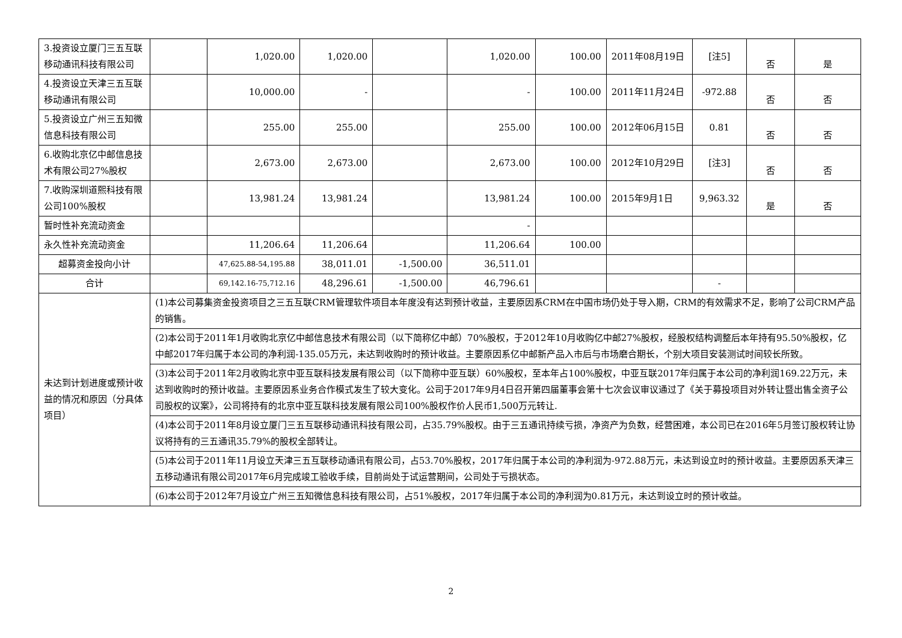| 3.投资设立厦门三五互联移动通讯科技有限公司 | | 1,020.00 | 1,020.00 | | 1,020.00 | 100.00 | 2011年08月19日 | [注5] | 否 | 是 |
| 4.投资设立天津三五互联移动通讯有限公司 | | 10,000.00 | - | | - | 100.00 | 2011年11月24日 | -972.88 | 否 | 否 |
| 5.投资设立广州三五知微信息科技有限公司 | | 255.00 | 255.00 | | 255.00 | 100.00 | 2012年06月15日 | 0.81 | 否 | 否 |
| 6.收购北京亿中邮信息技术有限公司27%股权 | | 2,673.00 | 2,673.00 | | 2,673.00 | 100.00 | 2012年10月29日 | [注3] | 否 | 否 |
| 7.收购深圳道熙科技有限公司100%股权 | | 13,981.24 | 13,981.24 | | 13,981.24 | 100.00 | 2015年9月1日 | 9,963.32 | 是 | 否 |
| 暂时性补充流动资金 | | | | | - | | | | | |
| 永久性补充流动资金 | | 11,206.64 | 11,206.64 | | 11,206.64 | 100.00 | | | | |
| 超募资金投向小计 | | 47,625.88-54,195.88 | 38,011.01 | -1,500.00 | 36,511.01 | | | | | |
| 合计 | | 69,142.16-75,712.16 | 48,296.61 | -1,500.00 | 46,796.61 | | | - | | |
| 未达到计划进度或预计收益的情况和原因（分具体项目） | (1)本公司募集资金投资项目之三五互联CRM管理软件项目本年度没有达到预计收益，主要原因系CRM在中国市场仍处于导入期，CRM的有效需求不足，影响了公司CRM产品的销售。 | | | | | | | | | |
| | (2)本公司于2011年1月收购北京亿中邮信息技术有限公司（以下简称亿中邮）70%股权，于2012年10月收购亿中邮27%股权，经股权结构调整后本年持有95.50%股权，亿中邮2017年归属于本公司的净利润-135.05万元，未达到收购时的预计收益。主要原因系亿中邮新产品入市后与市场磨合期长，个别大项目安装测试时间较长所致。 | | | | | | | | | |
| | (3)本公司于2011年2月收购北京中亚互联科技发展有限公司（以下简称中亚互联）60%股权，至本年占100%股权，中亚互联2017年归属于本公司的净利润169.22万元，未达到收购时的预计收益。主要原因系业务合作模式发生了较大变化。公司于2017年9月4日召开第四届董事会第十七次会议审议通过了《关于募投项目对外转让暨出售全资子公司股权的议案》，公司将持有的北京中亚互联科技发展有限公司100%股权作价人民币1,500万元转让. | | | | | | | | | |
| | (4)本公司于2011年8月设立厦门三五互联移动通讯科技有限公司，占35.79%股权。由于三五通讯持续亏损，净资产为负数，经营困难，本公司已在2016年5月签订股权转让协议将持有的三五通讯35.79%的股权全部转让。 | | | | | | | | | |
| | (5)本公司于2011年11月设立天津三五互联移动通讯有限公司，占53.70%股权，2017年归属于本公司的净利润为-972.88万元，未达到设立时的预计收益。主要原因系天津三五移动通讯有限公司2017年6月完成竣工验收手续，目前尚处于试运营期间，公司处于亏损状态。 | | | | | | | | | |
| | (6)本公司于2012年7月设立广州三五知微信息科技有限公司，占51%股权，2017年归属于本公司的净利润为0.81万元，未达到设立时的预计收益。 | | | | | | | | | |
2